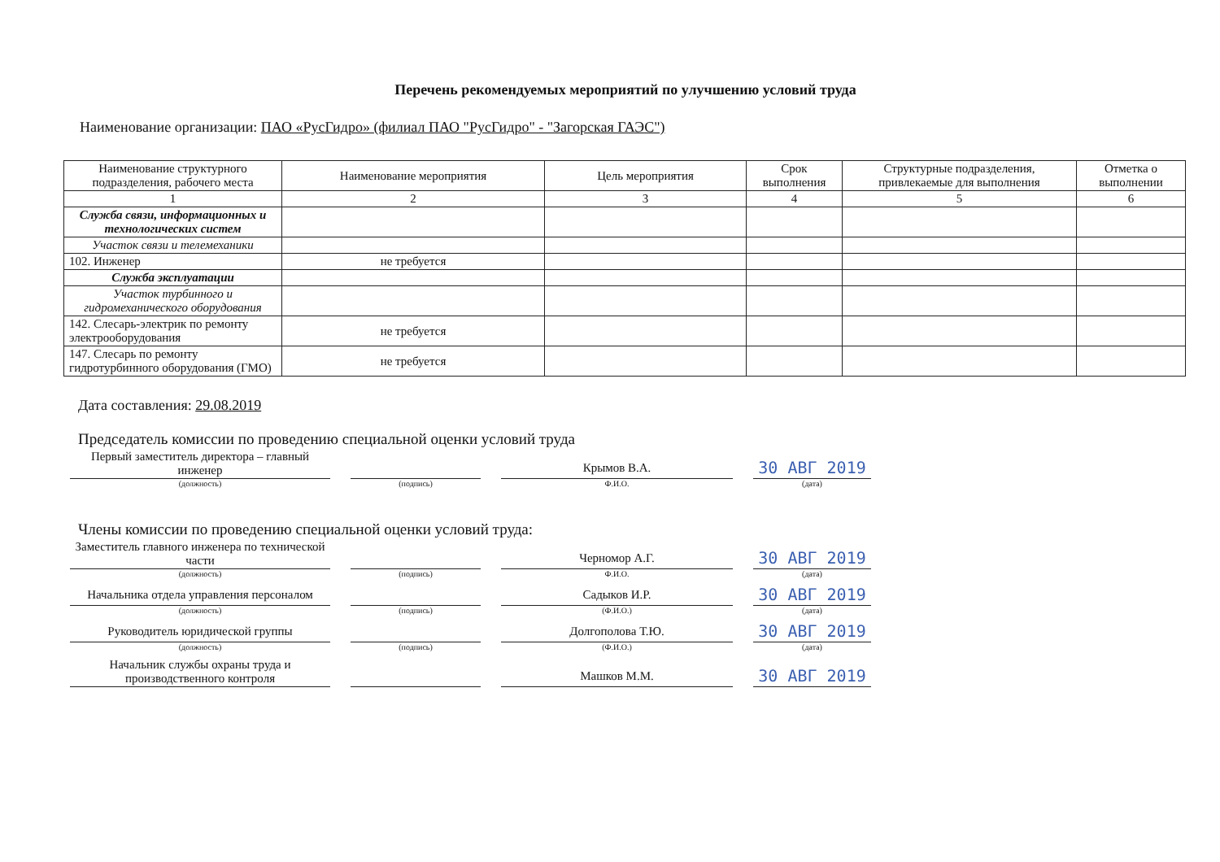Перечень рекомендуемых мероприятий по улучшению условий труда
Наименование организации: ПАО «РусГидро» (филиал ПАО "РусГидро" - "Загорская ГАЭС")
| Наименование структурного подразделения, рабочего места | Наименование мероприятия | Цель мероприятия | Срок выполнения | Структурные подразделения, привлекаемые для выполнения | Отметка о выполнении |
| --- | --- | --- | --- | --- | --- |
| 1 | 2 | 3 | 4 | 5 | 6 |
| Служба связи, информационных и технологических систем | | | | | |
| Участок связи и телемеханики | | | | | |
| 102. Инженер | не требуется | | | | |
| Служба эксплуатации | | | | | |
| Участок турбинного и гидромеханического оборудования | | | | | |
| 142. Слесарь-электрик по ремонту электрооборудования | не требуется | | | | |
| 147. Слесарь по ремонту гидротурбинного оборудования (ГМО) | не требуется | | | | |
Дата составления: 29.08.2019
Председатель комиссии по проведению специальной оценки условий труда
Первый заместитель директора – главный инженер
(должность)
(подпись)
Крымов В.А.
Ф.И.О.
30 АВГ 2019
(дата)
Члены комиссии по проведению специальной оценки условий труда:
Заместитель главного инженера по технической части
(должность)
(подпись)
Черномор А.Г.
Ф.И.О.
30 АВГ 2019
(дата)
Начальника отдела управления персоналом
(должность)
(подпись)
Садыков И.Р.
(Ф.И.О.)
30 АВГ 2019
(дата)
Руководитель юридической группы
(должность)
(подпись)
Долгополова Т.Ю.
(Ф.И.О.)
30 АВГ 2019
(дата)
Начальник службы охраны труда и производственного контроля
Машков М.М.
30 АВГ 2019